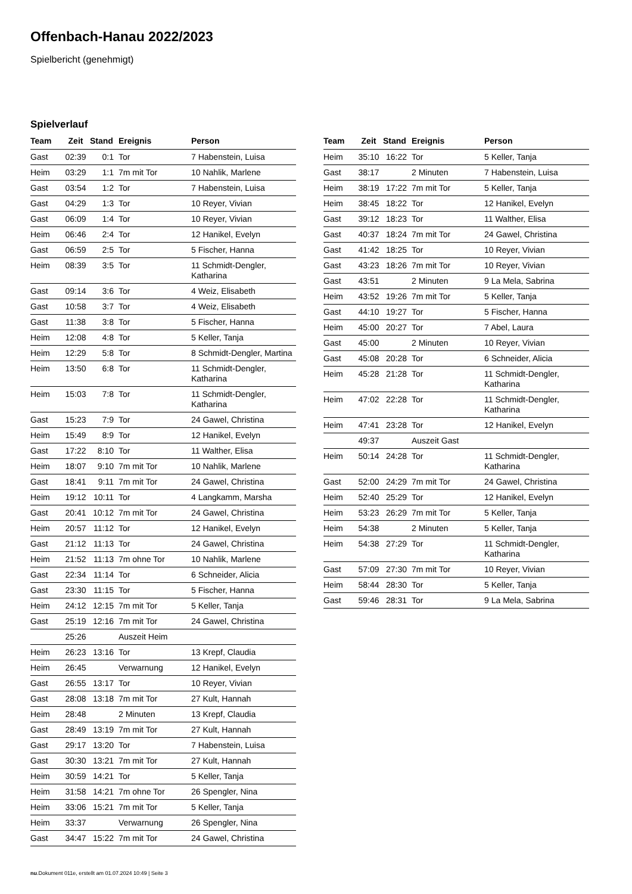Offenbach-Hanau 2022/2023
Spielbericht (genehmigt)
Spielverlauf
| Team | Zeit | Stand | Ereignis | Person |
| --- | --- | --- | --- | --- |
| Gast | 02:39 | 0:1 | Tor | 7 Habenstein, Luisa |
| Heim | 03:29 | 1:1 | 7m mit Tor | 10 Nahlik, Marlene |
| Gast | 03:54 | 1:2 | Tor | 7 Habenstein, Luisa |
| Gast | 04:29 | 1:3 | Tor | 10 Reyer, Vivian |
| Gast | 06:09 | 1:4 | Tor | 10 Reyer, Vivian |
| Heim | 06:46 | 2:4 | Tor | 12 Hanikel, Evelyn |
| Gast | 06:59 | 2:5 | Tor | 5 Fischer, Hanna |
| Heim | 08:39 | 3:5 | Tor | 11 Schmidt-Dengler, Katharina |
| Gast | 09:14 | 3:6 | Tor | 4 Weiz, Elisabeth |
| Gast | 10:58 | 3:7 | Tor | 4 Weiz, Elisabeth |
| Gast | 11:38 | 3:8 | Tor | 5 Fischer, Hanna |
| Heim | 12:08 | 4:8 | Tor | 5 Keller, Tanja |
| Heim | 12:29 | 5:8 | Tor | 8 Schmidt-Dengler, Martina |
| Heim | 13:50 | 6:8 | Tor | 11 Schmidt-Dengler, Katharina |
| Heim | 15:03 | 7:8 | Tor | 11 Schmidt-Dengler, Katharina |
| Gast | 15:23 | 7:9 | Tor | 24 Gawel, Christina |
| Heim | 15:49 | 8:9 | Tor | 12 Hanikel, Evelyn |
| Gast | 17:22 | 8:10 | Tor | 11 Walther, Elisa |
| Heim | 18:07 | 9:10 | 7m mit Tor | 10 Nahlik, Marlene |
| Gast | 18:41 | 9:11 | 7m mit Tor | 24 Gawel, Christina |
| Heim | 19:12 | 10:11 | Tor | 4 Langkamm, Marsha |
| Gast | 20:41 | 10:12 | 7m mit Tor | 24 Gawel, Christina |
| Heim | 20:57 | 11:12 | Tor | 12 Hanikel, Evelyn |
| Gast | 21:12 | 11:13 | Tor | 24 Gawel, Christina |
| Heim | 21:52 | 11:13 | 7m ohne Tor | 10 Nahlik, Marlene |
| Gast | 22:34 | 11:14 | Tor | 6 Schneider, Alicia |
| Gast | 23:30 | 11:15 | Tor | 5 Fischer, Hanna |
| Heim | 24:12 | 12:15 | 7m mit Tor | 5 Keller, Tanja |
| Gast | 25:19 | 12:16 | 7m mit Tor | 24 Gawel, Christina |
| | 25:26 | | Auszeit Heim | |
| Heim | 26:23 | 13:16 | Tor | 13 Krepf, Claudia |
| Heim | 26:45 | | Verwarnung | 12 Hanikel, Evelyn |
| Gast | 26:55 | 13:17 | Tor | 10 Reyer, Vivian |
| Gast | 28:08 | 13:18 | 7m mit Tor | 27 Kult, Hannah |
| Heim | 28:48 | | 2 Minuten | 13 Krepf, Claudia |
| Gast | 28:49 | 13:19 | 7m mit Tor | 27 Kult, Hannah |
| Gast | 29:17 | 13:20 | Tor | 7 Habenstein, Luisa |
| Gast | 30:30 | 13:21 | 7m mit Tor | 27 Kult, Hannah |
| Heim | 30:59 | 14:21 | Tor | 5 Keller, Tanja |
| Heim | 31:58 | 14:21 | 7m ohne Tor | 26 Spengler, Nina |
| Heim | 33:06 | 15:21 | 7m mit Tor | 5 Keller, Tanja |
| Heim | 33:37 | | Verwarnung | 26 Spengler, Nina |
| Gast | 34:47 | 15:22 | 7m mit Tor | 24 Gawel, Christina |
| Team | Zeit | Stand | Ereignis | Person |
| --- | --- | --- | --- | --- |
| Heim | 35:10 | 16:22 | Tor | 5 Keller, Tanja |
| Gast | 38:17 | | 2 Minuten | 7 Habenstein, Luisa |
| Heim | 38:19 | 17:22 | 7m mit Tor | 5 Keller, Tanja |
| Heim | 38:45 | 18:22 | Tor | 12 Hanikel, Evelyn |
| Gast | 39:12 | 18:23 | Tor | 11 Walther, Elisa |
| Gast | 40:37 | 18:24 | 7m mit Tor | 24 Gawel, Christina |
| Gast | 41:42 | 18:25 | Tor | 10 Reyer, Vivian |
| Gast | 43:23 | 18:26 | 7m mit Tor | 10 Reyer, Vivian |
| Gast | 43:51 | | 2 Minuten | 9 La Mela, Sabrina |
| Heim | 43:52 | 19:26 | 7m mit Tor | 5 Keller, Tanja |
| Gast | 44:10 | 19:27 | Tor | 5 Fischer, Hanna |
| Heim | 45:00 | 20:27 | Tor | 7 Abel, Laura |
| Gast | 45:00 | | 2 Minuten | 10 Reyer, Vivian |
| Gast | 45:08 | 20:28 | Tor | 6 Schneider, Alicia |
| Heim | 45:28 | 21:28 | Tor | 11 Schmidt-Dengler, Katharina |
| Heim | 47:02 | 22:28 | Tor | 11 Schmidt-Dengler, Katharina |
| Heim | 47:41 | 23:28 | Tor | 12 Hanikel, Evelyn |
| | 49:37 | | Auszeit Gast | |
| Heim | 50:14 | 24:28 | Tor | 11 Schmidt-Dengler, Katharina |
| Gast | 52:00 | 24:29 | 7m mit Tor | 24 Gawel, Christina |
| Heim | 52:40 | 25:29 | Tor | 12 Hanikel, Evelyn |
| Heim | 53:23 | 26:29 | 7m mit Tor | 5 Keller, Tanja |
| Heim | 54:38 | | 2 Minuten | 5 Keller, Tanja |
| Heim | 54:38 | 27:29 | Tor | 11 Schmidt-Dengler, Katharina |
| Gast | 57:09 | 27:30 | 7m mit Tor | 10 Reyer, Vivian |
| Heim | 58:44 | 28:30 | Tor | 5 Keller, Tanja |
| Gast | 59:46 | 28:31 | Tor | 9 La Mela, Sabrina |
nu.Dokument 011e, erstellt am 01.07.2024 10:49 | Seite 3